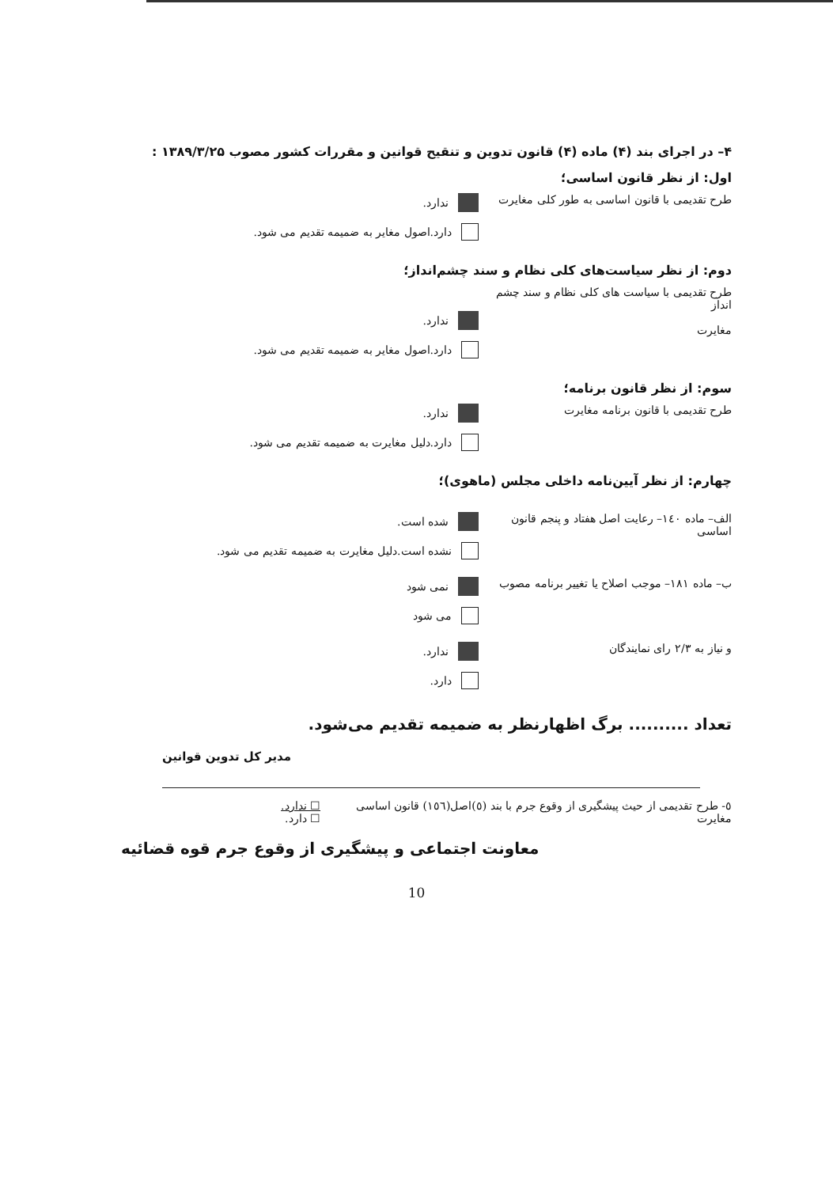۴– در اجرای بند (۴) ماده (۴) قانون تدوین و تنقیح قوانین و مقررات کشور مصوب ۱۳۸۹/۳/۲۵ :
اول: از نظر قانون اساسی؛
طرح تقدیمی با قانون اساسی به طور کلی مغایرت
ندارد.
دارد.اصول مغایر به ضمیمه تقدیم می شود.
دوم: از نظر سیاست‌های کلی نظام و سند چشم‌انداز؛
طرح تقدیمی با سیاست های کلی نظام و سند چشم انداز
مغایرت
ندارد.
دارد.اصول مغایر به ضمیمه تقدیم می شود.
سوم: از نظر قانون برنامه؛
طرح تقدیمی با قانون برنامه مغایرت ندارد.
دارد.دلیل مغایرت به ضمیمه تقدیم می شود.
چهارم: از نظر آیین‌نامه داخلی مجلس (ماهوی)؛
الف– ماده ۱٤٠– رعایت اصل هفتاد و پنجم قانون اساسی
شده است.
نشده است.دلیل مغایرت به ضمیمه تقدیم می شود.
ب– ماده ۱۸۱– موجب اصلاح یا تغییر برنامه مصوب
نمی شود
می شود
و نیاز به ۲/۳ رای نمایندگان ندارد.
دارد.
تعداد .......... برگ اظهارنظر به ضمیمه تقدیم می‌شود.
مدیر کل تدوین قوانین
٥- طرح تقدیمی از حیث پیشگیری از وقوع جرم با بند (٥)اصل(١٥٦) قانون اساسی مغایرت
☐ ندارد.
☐ دارد.
معاونت اجتماعی و پیشگیری از وقوع جرم قوه قضائیه
10